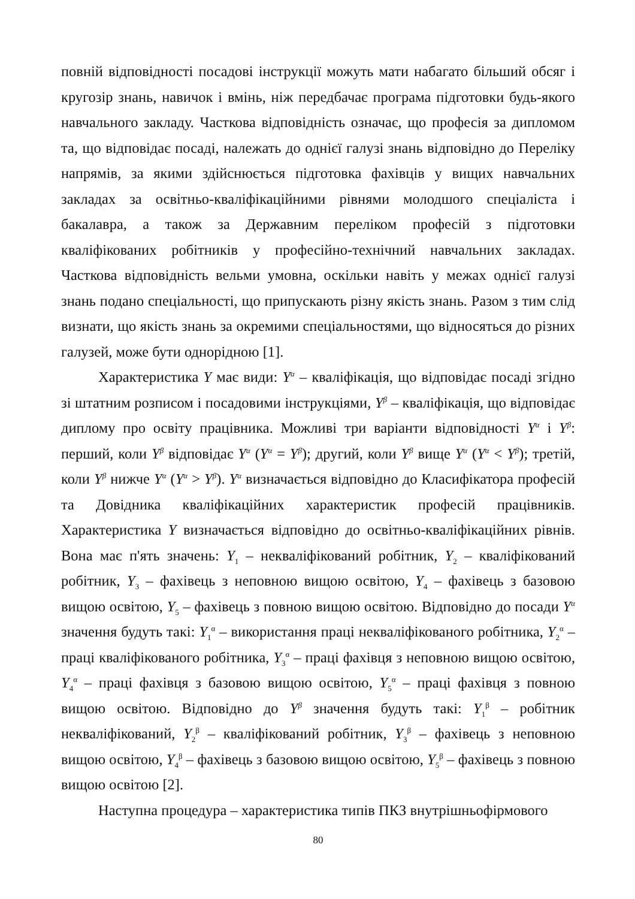повній відповідності посадові інструкції можуть мати набагато більший обсяг і кругозір знань, навичок і вмінь, ніж передбачає програма підготовки будь-якого навчального закладу. Часткова відповідність означає, що професія за дипломом та, що відповідає посаді, належать до однієї галузі знань відповідно до Переліку напрямів, за якими здійснюється підготовка фахівців у вищих навчальних закладах за освітньо-кваліфікаційними рівнями молодшого спеціаліста і бакалавра, а також за Державним переліком професій з підготовки кваліфікованих робітників у професійно-технічний навчальних закладах. Часткова відповідність вельми умовна, оскільки навіть у межах однієї галузі знань подано спеціальності, що припускають різну якість знань. Разом з тим слід визнати, що якість знань за окремими спеціальностями, що відносяться до різних галузей, може бути однорідною [1].
Характеристика Y має види: Y<sup>α</sup> – кваліфікація, що відповідає посаді згідно зі штатним розписом і посадовими інструкціями, Y<sup>β</sup> – кваліфікація, що відповідає диплому про освіту працівника. Можливі три варіанти відповідності Y<sup>α</sup> і Y<sup>β</sup>: перший, коли Y<sup>β</sup> відповідає Y<sup>α</sup> (Y<sup>α</sup> = Y<sup>β</sup>); другий, коли Y<sup>β</sup> вище Y<sup>α</sup> (Y<sup>α</sup> < Y<sup>β</sup>); третій, коли Y<sup>β</sup> нижче Y<sup>α</sup> (Y<sup>α</sup> > Y<sup>β</sup>). Y<sup>α</sup> визначається відповідно до Класифікатора професій та Довідника кваліфікаційних характеристик професій працівників. Характеристика Y визначається відповідно до освітньо-кваліфікаційних рівнів. Вона має п'ять значень: Y<sub>1</sub> – некваліфікований робітник, Y<sub>2</sub> – кваліфікований робітник, Y<sub>3</sub> – фахівець з неповною вищою освітою, Y<sub>4</sub> – фахівець з базовою вищою освітою, Y<sub>5</sub> – фахівець з повною вищою освітою. Відповідно до посади Y<sup>α</sup> значення будуть такі: Y<sub>1</sub><sup>α</sup> – використання праці некваліфікованого робітника, Y<sub>2</sub><sup>α</sup> – праці кваліфікованого робітника, Y<sub>3</sub><sup>α</sup> – праці фахівця з неповною вищою освітою, Y<sub>4</sub><sup>α</sup> – праці фахівця з базовою вищою освітою, Y<sub>5</sub><sup>α</sup> – праці фахівця з повною вищою освітою. Відповідно до Y<sup>β</sup> значення будуть такі: Y<sub>1</sub><sup>β</sup> – робітник некваліфікований, Y<sub>2</sub><sup>β</sup> – кваліфікований робітник, Y<sub>3</sub><sup>β</sup> – фахівець з неповною вищою освітою, Y<sub>4</sub><sup>β</sup> – фахівець з базовою вищою освітою, Y<sub>5</sub><sup>β</sup> – фахівець з повною вищою освітою [2].
Наступна процедура – характеристика типів ПКЗ внутрішньофірмового
80